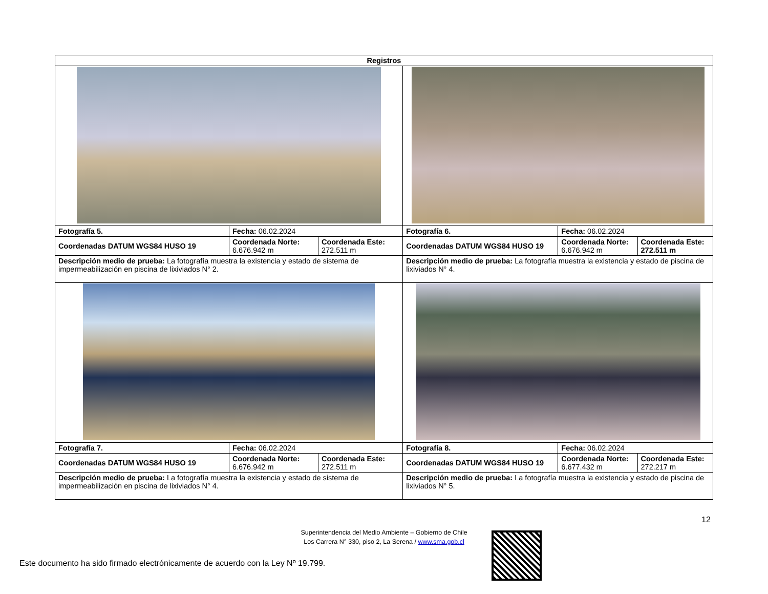| Registros | | | | | |
| --- | --- | --- | --- | --- | --- |
| Fotografía 5. | Fecha: 06.02.2024 | | Fotografía 6. | Fecha: 06.02.2024 | |
| Coordenadas DATUM WGS84 HUSO 19 | Coordenada Norte: 6.676.942 m | Coordenada Este: 272.511 m | Coordenadas DATUM WGS84 HUSO 19 | Coordenada Norte: 6.676.942 m | Coordenada Este: 272.511 m |
| Descripción medio de prueba: La fotografía muestra la existencia y estado de sistema de impermeabilización en piscina de lixiviados N° 2. | | | Descripción medio de prueba: La fotografía muestra la existencia y estado de piscina de lixiviados N° 4. | | |
| Fotografía 7. | Fecha: 06.02.2024 | | Fotografía 8. | Fecha: 06.02.2024 | |
| Coordenadas DATUM WGS84 HUSO 19 | Coordenada Norte: 6.676.942 m | Coordenada Este: 272.511 m | Coordenadas DATUM WGS84 HUSO 19 | Coordenada Norte: 6.677.432 m | Coordenada Este: 272.217 m |
| Descripción medio de prueba: La fotografía muestra la existencia y estado de sistema de impermeabilización en piscina de lixiviados N° 4. | | | Descripción medio de prueba: La fotografía muestra la existencia y estado de piscina de lixiviados N° 5. | | |
12
Superintendencia del Medio Ambiente – Gobierno de Chile
Los Carrera N° 330, piso 2, La Serena / www.sma.gob.cl
Este documento ha sido firmado electrónicamente de acuerdo con la Ley Nº 19.799.